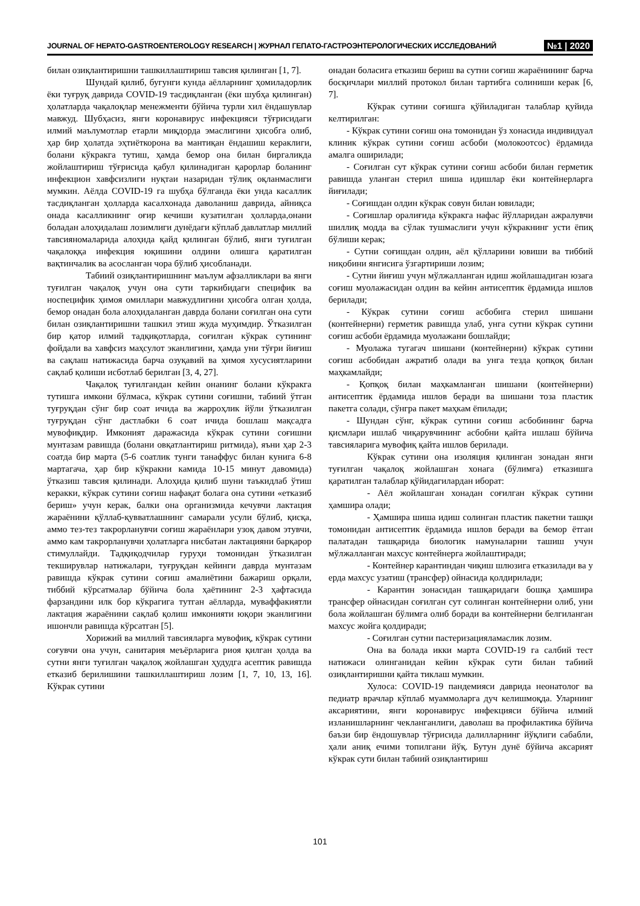JOURNAL OF HEPATO-GASTROENTEROLOGY RESEARCH | ЖУРНАЛ ГЕПАТО-ГАСТРОЭНТЕРОЛОГИЧЕСКИХ ИССЛЕДОВАНИЙ №1 | 2020
билан озиқлантиришни ташкиллаштириш тавсия қилинган [1, 7].
Шундай қилиб, бугунги кунда аёлларнинг ҳомиладорлик ёки туғруқ даврида COVID-19 тасдиқланган (ёки шубҳа қилинган) ҳолатларда чақалоқлар менежменти бўйича турли хил ёндашувлар мавжуд. Шубҳасиз, янги коронавирус инфекцияси тўғрисидаги илмий маълумотлар етарли миқдорда эмаслигини ҳисобга олиб, ҳар бир ҳолатда эҳтиёткорона ва мантиқан ёндашиш кераклиги, болани кўкракга тутиш, ҳамда бемор она билан биргаликда жойлаштириш тўғрисида қабул қилинадиган қарорлар боланинг инфекцион хавфсизлиги нуқтаи назаридан тўлиқ оқланмаслиги мумкин. Аёлда COVID-19 га шубҳа бўлганда ёки унда касаллик тасдиқланган ҳолларда касалхонада даволаниш даврида, айниқса онада касалликнинг оғир кечиши кузатилган ҳолларда,онани боладан алоҳидалаш лозимлиги дунёдаги кўплаб давлатлар миллий тавсияномаларида алоҳида қайд қилинган бўлиб, янги туғилган чақалоққа инфекция юқишини олдини олишга қаратилган вақтинчалик ва асосланган чора бўлиб ҳисобланади.
Табиий озиқлантиришнинг маълум афзалликлари ва янги туғилган чақалоқ учун она сути таркибидаги специфик ва носпецифик ҳимоя омиллари мавжудлигини ҳисобга олган ҳолда, бемор онадан бола алоҳидаланган даврда болани соғилган она сути билан озиқлантиришни ташкил этиш жуда муҳимдир. Ўтказилган бир қатор илмий тадқиқотларда, соғилган кўкрак сутининг фойдали ва хавфсиз маҳсулот эканлигини, ҳамда уни тўғри йиғиш ва сақлаш натижасида барча озуқавий ва ҳимоя хусусиятларини сақлаб қолиши исботлаб берилган [3, 4, 27].
Чақалоқ туғилгандан кейин онанинг болани кўкракга тутишга имкони бўлмаса, кўкрак сутини соғишни, табиий ўтган туғруқдан сўнг бир соат ичида ва жарроҳлик йўли ўтказилган туғруқдан сўнг дастлабки 6 соат ичида бошлаш мақсадга мувофиқдир. Имконият даражасида кўкрак сутини соғишни мунтазам равишда (болани овқатлантириш ритмида), яъни ҳар 2-3 соатда бир марта (5-6 соатлик тунги танаффус билан кунига 6-8 мартагача, ҳар бир кўкракни камида 10-15 минут давомида) ўтказиш тавсия қилинади. Алоҳида қилиб шуни таъкидлаб ўтиш керакки, кўкрак сутини соғиш нафақат болага она сутини «етказиб бериш» учун керак, балки она организмида кечувчи лактация жараёнини қўллаб-қувватлашнинг самарали усули бўлиб, қисқа, аммо тез-тез такрорланувчи соғиш жараёнлари узоқ давом этувчи, аммо кам такрорланувчи ҳолатларга нисбатан лактацияни барқарор стимуллайди. Тадқиқодчилар гуруҳи томонидан ўтказилган текширувлар натижалари, туғруқдан кейинги даврда мунтазам равишда кўкрак сутини соғиш амалиётини бажариш орқали, тиббий кўрсатмалар бўйича бола ҳаётининг 2-3 ҳафтасида фарзандини илк бор кўкрагига тутган аёлларда, муваффакиятли лактация жараёнини сақлаб қолиш имконияти юқори эканлигини ишончли равишда кўрсатган [5].
Хорижий ва миллий тавсияларга мувофиқ, кўкрак сутини соғувчи она учун, санитария меъёрларига риоя қилган ҳолда ва сутни янги туғилган чақалоқ жойлашган ҳудудга асептик равишда етказиб берилишини ташкиллаштириш лозим [1, 7, 10, 13, 16]. Кўкрак сутини
онадан боласига етказиш бериш ва сутни соғиш жараёнининг барча босқичлари миллий протокол билан тартибга солиниши керак [6, 7].
Кўкрак сутини соғишга қўйиладиган талаблар қуйида келтирилган:
- Кўкрак сутини соғиш она томонидан ўз хонасида индивидуал клиник кўкрак сутини соғиш асбоби (молокоотсос) ёрдамида амалга оширилади;
- Соғилган сут кўкрак сутини соғиш асбоби билан герметик равишда уланган стерил шиша идишлар ёки контейнерларга йиғилади;
- Соғишдан олдин кўкрак совун билан ювилади;
- Соғишлар оралиғида кўкракга нафас йўлларидан ажралувчи шиллиқ модда ва сўлак тушмаслиги учун кўкракнинг усти ёпиқ бўлиши керак;
- Сутни соғишдан олдин, аёл қўлларини ювиши ва тиббий ниқобини янгисига ўзгартириши лозим;
- Сутни йиғиш учун мўлжалланган идиш жойлашадиган юзага соғиш муолажасидан олдин ва кейин антисептик ёрдамида ишлов берилади;
- Кўкрак сутини соғиш асбобига стерил шишани (контейнерни) герметик равишда улаб, унга сутни кўкрак сутини соғиш асбоби ёрдамида муолажани бошлайди;
- Муолажа тугагач шишани (контейнерни) кўкрак сутини соғиш асбобидан ажратиб олади ва унга тезда қопқоқ билан маҳкамлайди;
- Қопқоқ билан маҳкамланган шишани (контейнерни) антисептик ёрдамида ишлов беради ва шишани тоза пластик пакетга солади, сўнгра пакет маҳкам ёпилади;
- Шундан сўнг, кўкрак сутини соғиш асбобининг барча қисмлари ишлаб чиқарувчининг асбобни қайта ишлаш бўйича тавсияларига мувофиқ қайта ишлов берилади.
Кўкрак сутини она изоляция қилинган зонадан янги туғилган чақалоқ жойлашган хонага (бўлимга) етказишга қаратилган талаблар қўйидагилардан иборат:
- Аёл жойлашган хонадан соғилган кўкрак сутини ҳамшира олади;
- Ҳамшира шиша идиш солинган пластик пакетни ташқи томонидан антисептик ёрдамида ишлов беради ва бемор ётган палатадан ташқарида биологик намуналарни ташиш учун мўлжалланган махсус контейнерга жойлаштиради;
- Контейнер карантиндан чиқиш шлюзига етказилади ва у ерда махсус узатиш (трансфер) ойнасида қолдирилади;
- Карантин зонасидан ташқаридаги бошқа ҳамшира трансфер ойнасидан соғилган сут солинган контейнерни олиб, уни бола жойлашган бўлимга олиб боради ва контейнерни белгиланган махсус жойга қолдиради;
- Соғилган сутни пастеризацияламаслик лозим.
Она ва болада икки марта COVID-19 га салбий тест натижаси олинганидан кейин кўкрак сути билан табиий озиқлантиришни қайта тиклаш мумкин.
Хулоса: COVID-19 пандемияси даврида неонатолог ва педиатр врачлар кўплаб муаммоларга дуч келишмоқда. Уларнинг аксариятини, янги коронавирус инфекцияси бўйича илмий изланишларнинг чекланганлиги, даволаш ва профилактика бўйича баъзи бир ёндошувлар тўғрисида далилларнинг йўқлиги сабабли, ҳали аниқ ечими топилгани йўқ. Бутун дунё бўйича аксарият кўкрак сути билан табиий озиқлантириш
101